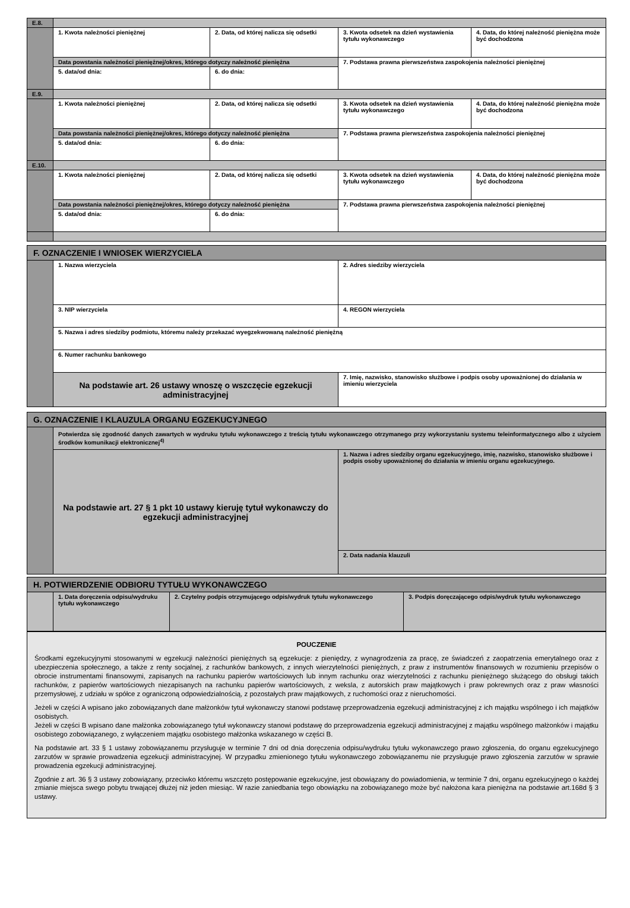| E.8. | | | | |
| | 1. Kwota należności pieniężnej | 2. Data, od której nalicza się odsetki | 3. Kwota odsetek na dzień wystawienia tytułu wykonawczego | 4. Data, do której należność pieniężna może być dochodzona |
| | Data powstania należności pieniężnej/okres, którego dotyczy należność pieniężna | | 7. Podstawa prawna pierwszeństwa zaspokojenia należności pieniężnej | |
| | 5. data/od dnia: | 6. do dnia: | | |
| E.9. | | | | |
| | 1. Kwota należności pieniężnej | 2. Data, od której nalicza się odsetki | 3. Kwota odsetek na dzień wystawienia tytułu wykonawczego | 4. Data, do której należność pieniężna może być dochodzona |
| | Data powstania należności pieniężnej/okres, którego dotyczy należność pieniężna | | 7. Podstawa prawna pierwszeństwa zaspokojenia należności pieniężnej | |
| | 5. data/od dnia: | 6. do dnia: | | |
| E.10. | | | | |
| | 1. Kwota należności pieniężnej | 2. Data, od której nalicza się odsetki | 3. Kwota odsetek na dzień wystawienia tytułu wykonawczego | 4. Data, do której należność pieniężna może być dochodzona |
| | Data powstania należności pieniężnej/okres, którego dotyczy należność pieniężna | | 7. Podstawa prawna pierwszeństwa zaspokojenia należności pieniężnej | |
| | 5. data/od dnia: | 6. do dnia: | | |
| F. OZNACZENIE I WNIOSEK WIERZYCIELA | | |
| | 1. Nazwa wierzyciela | 2. Adres siedziby wierzyciela |
| | 3. NIP wierzyciela | 4. REGON wierzyciela |
| | 5. Nazwa i adres siedziby podmiotu, któremu należy przekazać wyegzekwowaną należność pieniężną | |
| | 6. Numer rachunku bankowego | |
| | Na podstawie art. 26 ustawy wnoszę o wszczęcie egzekucji administracyjnej | 7. Imię, nazwisko, stanowisko służbowe i podpis osoby upoważnionej do działania w imieniu wierzyciela |
| G. OZNACZENIE I KLAUZULA ORGANU EGZEKUCYJNEGO | | |
| | Potwierdza się zgodność danych zawartych w wydruku tytułu wykonawczego z treścią tytułu wykonawczego otrzymanego przy wykorzystaniu systemu teleinformatycznego albo z użyciem środków komunikacji elektronicznej<sup>4)</sup> | |
| | Na podstawie art. 27 § 1 pkt 10 ustawy kieruję tytuł wykonawczy do egzekucji administracyjnej | 1. Nazwa i adres siedziby organu egzekucyjnego, imię, nazwisko, stanowisko służbowe i podpis osoby upoważnionej do działania w imieniu organu egzekucyjnego. |
| | | 2. Data nadania klauzuli |
| H. POTWIERDZENIE ODBIORU TYTUŁU WYKONAWCZEGO | | | |
| | 1. Data doręczenia odpisu/wydruku tytułu wykonawczego | 2. Czytelny podpis otrzymującego odpis/wydruk tytułu wykonawczego | 3. Podpis doręczającego odpis/wydruk tytułu wykonawczego |
POUCZENIE
Środkami egzekucyjnymi stosowanymi w egzekucji należności pieniężnych są egzekucje: z pieniędzy, z wynagrodzenia za pracę, ze świadczeń z zaopatrzenia emerytalnego oraz z ubezpieczenia społecznego, a także z renty socjalnej, z rachunków bankowych, z innych wierzytelności pieniężnych, z praw z instrumentów finansowych w rozumieniu przepisów o obrocie instrumentami finansowymi, zapisanych na rachunku papierów wartościowych lub innym rachunku oraz wierzytelności z rachunku pieniężnego służącego do obsługi takich rachunków, z papierów wartościowych niezapisanych na rachunku papierów wartościowych, z weksla, z autorskich praw majątkowych i praw pokrewnych oraz z praw własności przemysłowej, z udziału w spółce z ograniczoną odpowiedzialnością, z pozostałych praw majątkowych, z ruchomości oraz z nieruchomości.
Jeżeli w części A wpisano jako zobowiązanych dane małżonków tytuł wykonawczy stanowi podstawę przeprowadzenia egzekucji administracyjnej z ich majątku wspólnego i ich majątków osobistych.
Jeżeli w części B wpisano dane małżonka zobowiązanego tytuł wykonawczy stanowi podstawę do przeprowadzenia egzekucji administracyjnej z majątku wspólnego małżonków i majątku osobistego zobowiązanego, z wyłączeniem majątku osobistego małżonka wskazanego w części B.
Na podstawie art. 33 § 1 ustawy zobowiązanemu przysługuje w terminie 7 dni od dnia doręczenia odpisu/wydruku tytułu wykonawczego prawo zgłoszenia, do organu egzekucyjnego zarzutów w sprawie prowadzenia egzekucji administracyjnej. W przypadku zmienionego tytułu wykonawczego zobowiązanemu nie przysługuje prawo zgłoszenia zarzutów w sprawie prowadzenia egzekucji administracyjnej.
Zgodnie z art. 36 § 3 ustawy zobowiązany, przeciwko któremu wszczęto postępowanie egzekucyjne, jest obowiązany do powiadomienia, w terminie 7 dni, organu egzekucyjnego o każdej zmianie miejsca swego pobytu trwającej dłużej niż jeden miesiąc. W razie zaniedbania tego obowiązku na zobowiązanego może być nałożona kara pieniężna na podstawie art.168d § 3 ustawy.